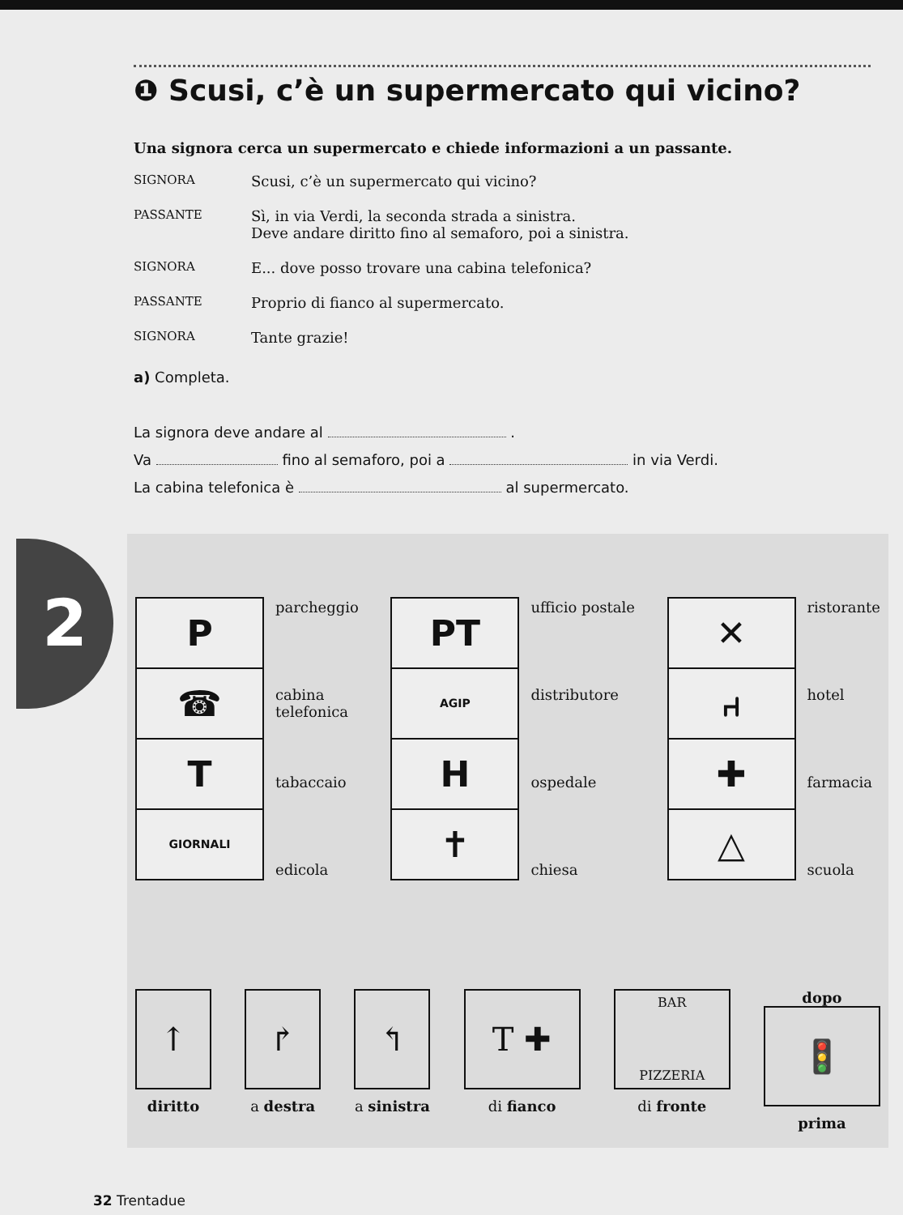2
❶ Scusi, c’è un supermercato qui vicino?
Una signora cerca un supermercato e chiede informazioni a un passante.
SIGNORA
Scusi, c’è un supermercato qui vicino?
PASSANTE
Sì, in via Verdi, la seconda strada a sinistra.
Deve andare diritto fino al semaforo, poi a sinistra.
SIGNORA
E... dove posso trovare una cabina telefonica?
PASSANTE
Proprio di fianco al supermercato.
SIGNORA
Tante grazie!
a) Completa.
La signora deve andare al .
Va fino al semaforo, poi a in via Verdi.
La cabina telefonica è al supermercato.
P
☎
T
GIORNALI
parcheggio
cabina
telefonica
tabaccaio
edicola
PT
AGIP
H
✝
ufficio postale
distributore
ospedale
chiesa
✕
⑁
✚
△
ristorante
hotel
farmacia
scuola
↑
diritto
↱
a destra
↰
a sinistra
T ✚
di fianco
BAR
PIZZERIA
di fronte
dopo
🚦
prima
32 Trentadue